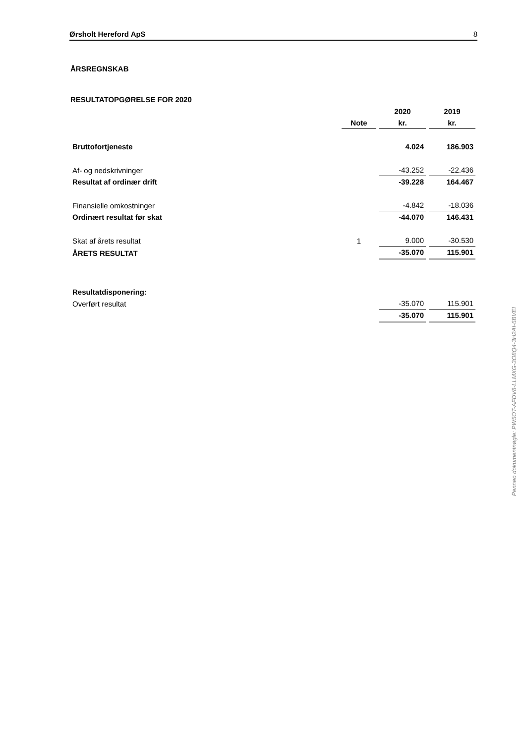Ørsholt Hereford ApS 8
ÅRSREGNSKAB
RESULTATOPGØRELSE FOR 2020
| | | 2020 | 2019 |
| | Note | kr. | kr. |
| Bruttofortjeneste | | 4.024 | 186.903 |
| Af- og nedskrivninger | | -43.252 | -22.436 |
| Resultat af ordinær drift | | -39.228 | 164.467 |
| Finansielle omkostninger | | -4.842 | -18.036 |
| Ordinært resultat før skat | | -44.070 | 146.431 |
| Skat af årets resultat | 1 | 9.000 | -30.530 |
| ÅRETS RESULTAT | | -35.070 | 115.901 |
| Resultatdisponering: | | | |
| Overført resultat | | -35.070 | 115.901 |
| | | -35.070 | 115.901 |
Penneo dokumentnøgle: PW5OT-AFDV8-LLMXG-3O8Q4-3H2AI-6BVEI